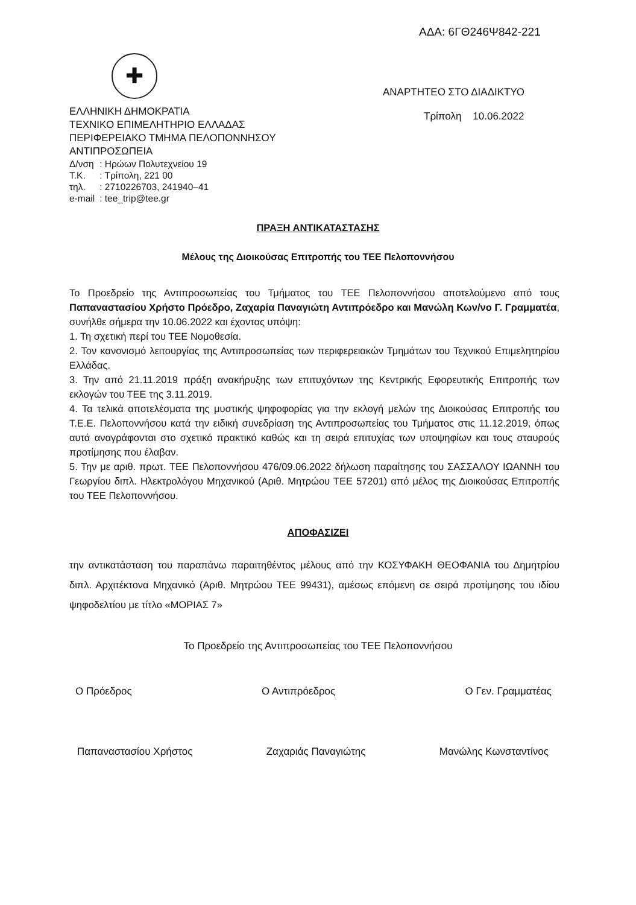ΑΔΑ: 6ΓΘ246Ψ842-221
✚
ΕΛΛΗΝΙΚΗ ΔΗΜΟΚΡΑΤΙΑ
ΤΕΧΝΙΚΟ ΕΠΙΜΕΛΗΤΗΡΙΟ ΕΛΛΑΔΑΣ
ΠΕΡΙΦΕΡΕΙΑΚΟ ΤΜΗΜΑ ΠΕΛΟΠΟΝΝΗΣΟΥ
ΑΝΤΙΠΡΟΣΩΠΕΙΑ
| Δ/νση | : Ηρώων Πολυτεχνείου 19 |
| Τ.Κ. | : Τρίπολη, 221 00 |
| τηλ. | : 2710226703, 241940–41 |
| e-mail | : tee_trip@tee.gr |
ΑΝΑΡΤΗΤΕΟ ΣΤΟ ΔΙΑΔΙΚΤΥΟ
Τρίπολη 10.06.2022
ΠΡΑΞΗ ΑΝΤΙΚΑΤΑΣΤΑΣΗΣ
Μέλους της Διοικούσας Επιτροπής του ΤΕΕ Πελοποννήσου
Το Προεδρείο της Αντιπροσωπείας του Τμήματος του ΤΕΕ Πελοποννήσου αποτελούμενο από τους Παπαναστασίου Χρήστο Πρόεδρο, Ζαχαρία Παναγιώτη Αντιπρόεδρο και Μανώλη Κων/νο Γ. Γραμματέα, συνήλθε σήμερα την 10.06.2022 και έχοντας υπόψη:
1. Τη σχετική περί του ΤΕΕ Νομοθεσία.
2. Τον κανονισμό λειτουργίας της Αντιπροσωπείας των περιφερειακών Τμημάτων του Τεχνικού Επιμελητηρίου Ελλάδας.
3. Την από 21.11.2019 πράξη ανακήρυξης των επιτυχόντων της Κεντρικής Εφορευτικής Επιτροπής των εκλογών του ΤΕΕ της 3.11.2019.
4. Τα τελικά αποτελέσματα της μυστικής ψηφοφορίας για την εκλογή μελών της Διοικούσας Επιτροπής του Τ.Ε.Ε. Πελοποννήσου κατά την ειδική συνεδρίαση της Αντιπροσωπείας του Τμήματος στις 11.12.2019, όπως αυτά αναγράφονται στο σχετικό πρακτικό καθώς και τη σειρά επιτυχίας των υποψηφίων και τους σταυρούς προτίμησης που έλαβαν.
5. Την με αριθ. πρωτ. ΤΕΕ Πελοποννήσου 476/09.06.2022 δήλωση παραίτησης του ΣΑΣΣΑΛΟΥ ΙΩΑΝΝΗ του Γεωργίου διπλ. Ηλεκτρολόγου Μηχανικού (Αριθ. Μητρώου ΤΕΕ 57201) από μέλος της Διοικούσας Επιτροπής του ΤΕΕ Πελοποννήσου.
ΑΠΟΦΑΣΙΖΕΙ
την αντικατάσταση του παραπάνω παραιτηθέντος μέλους από την ΚΟΣΥΦΑΚΗ ΘΕΟΦΑΝΙΑ του Δημητρίου διπλ. Αρχιτέκτονα Μηχανικό (Αριθ. Μητρώου ΤΕΕ 99431), αμέσως επόμενη σε σειρά προτίμησης του ιδίου ψηφοδελτίου με τίτλο «ΜΟΡΙΑΣ 7»
Το Προεδρείο της Αντιπροσωπείας του ΤΕΕ Πελοποννήσου
Ο Πρόεδρος Ο Αντιπρόεδρος Ο Γεν. Γραμματέας
Παπαναστασίου Χρήστος Ζαχαριάς Παναγιώτης Μανώλης Κωνσταντίνος